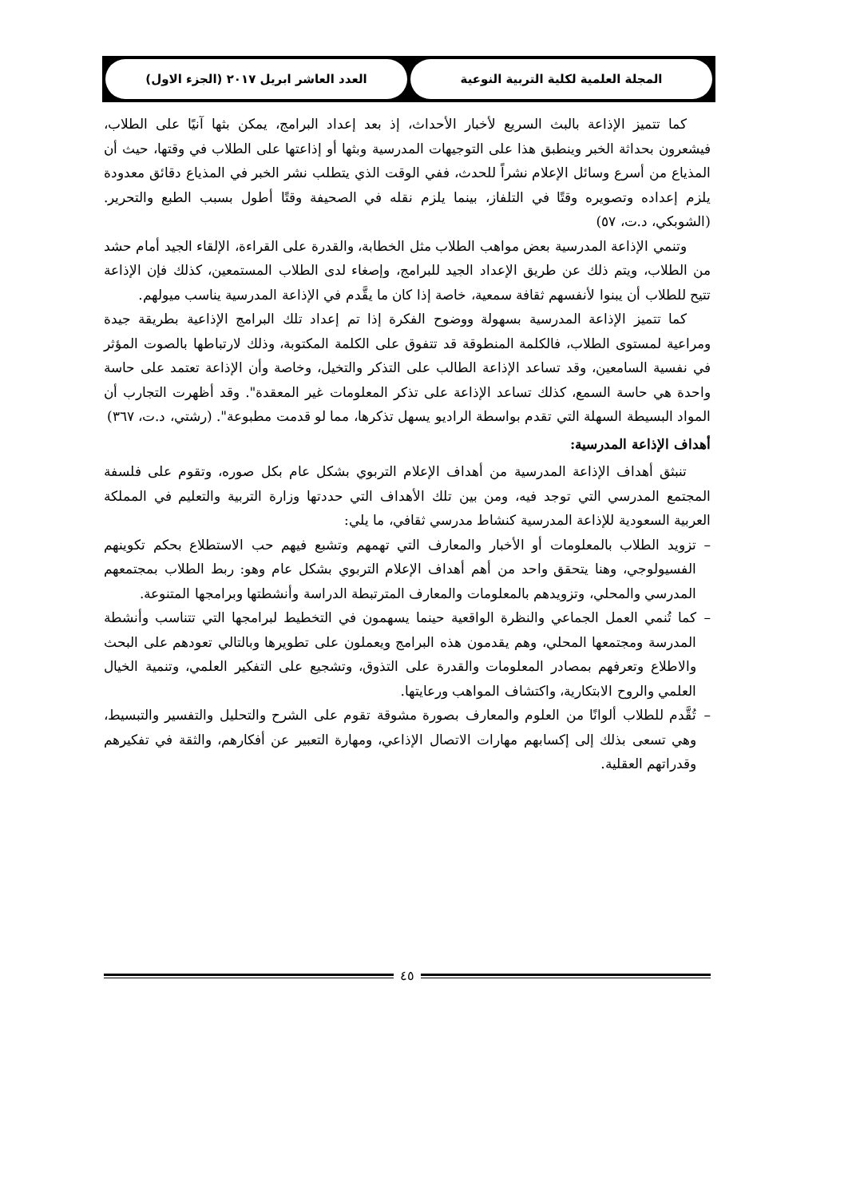المجلة العلمية لكلية التربية النوعية
العدد العاشر ابريل ٢٠١٧ (الجزء الاول)
كما تتميز الإذاعة بالبث السريع لأخبار الأحداث، إذ بعد إعداد البرامج، يمكن بثها آنيًا على الطلاب، فيشعرون بحداثة الخبر وينطبق هذا على التوجيهات المدرسية وبثها أو إذاعتها على الطلاب في وقتها، حيث أن المذياع من أسرع وسائل الإعلام نشراً للحدث، ففي الوقت الذي يتطلب نشر الخبر في المذياع دقائق معدودة يلزم إعداده وتصويره وقتًا في التلفاز، بينما يلزم نقله في الصحيفة وقتًا أطول بسبب الطبع والتحرير. (الشوبكي، د.ت، ٥٧)
وتنمي الإذاعة المدرسية بعض مواهب الطلاب مثل الخطابة، والقدرة على القراءة، الإلقاء الجيد أمام حشد من الطلاب، ويتم ذلك عن طريق الإعداد الجيد للبرامج، وإصغاء لدى الطلاب المستمعين، كذلك فإن الإذاعة تتيح للطلاب أن يبنوا لأنفسهم ثقافة سمعية، خاصة إذا كان ما يقَّدم في الإذاعة المدرسية يناسب ميولهم.
كما تتميز الإذاعة المدرسية بسهولة ووضوح الفكرة إذا تم إعداد تلك البرامج الإذاعية بطريقة جيدة ومراعية لمستوى الطلاب، فالكلمة المنطوقة قد تتفوق على الكلمة المكتوبة، وذلك لارتباطها بالصوت المؤثر في نفسية السامعين، وقد تساعد الإذاعة الطالب على التذكر والتخيل، وخاصة وأن الإذاعة تعتمد على حاسة واحدة هي حاسة السمع، كذلك تساعد الإذاعة على تذكر المعلومات غير المعقدة". وقد أظهرت التجارب أن المواد البسيطة السهلة التي تقدم بواسطة الراديو يسهل تذكرها، مما لو قدمت مطبوعة". (رشتي، د.ت، ٣٦٧)
أهداف الإذاعة المدرسية:
تنبثق أهداف الإذاعة المدرسية من أهداف الإعلام التربوي بشكل عام بكل صوره، وتقوم على فلسفة المجتمع المدرسي التي توجد فيه، ومن بين تلك الأهداف التي حددتها وزارة التربية والتعليم في المملكة العربية السعودية للإذاعة المدرسية كنشاط مدرسي ثقافي، ما يلي:
– تزويد الطلاب بالمعلومات أو الأخبار والمعارف التي تهمهم وتشبع فيهم حب الاستطلاع بحكم تكوينهم الفسيولوجي، وهنا يتحقق واحد من أهم أهداف الإعلام التربوي بشكل عام وهو: ربط الطلاب بمجتمعهم المدرسي والمحلي، وتزويدهم بالمعلومات والمعارف المترتبطة الدراسة وأنشطتها وبرامجها المتنوعة.
– كما تُنمي العمل الجماعي والنظرة الواقعية حينما يسهمون في التخطيط لبرامجها التي تتناسب وأنشطة المدرسة ومجتمعها المحلي، وهم يقدمون هذه البرامج ويعملون على تطويرها وبالتالي تعودهم على البحث والاطلاع وتعرفهم بمصادر المعلومات والقدرة على التذوق، وتشجيع على التفكير العلمي، وتنمية الخيال العلمي والروح الابتكارية، واكتشاف المواهب ورعايتها.
– تُقَّدم للطلاب ألوانًا من العلوم والمعارف بصورة مشوقة تقوم على الشرح والتحليل والتفسير والتبسيط، وهي تسعى بذلك إلى إكسابهم مهارات الاتصال الإذاعي، ومهارة التعبير عن أفكارهم، والثقة في تفكيرهم وقدراتهم العقلية.
٤٥